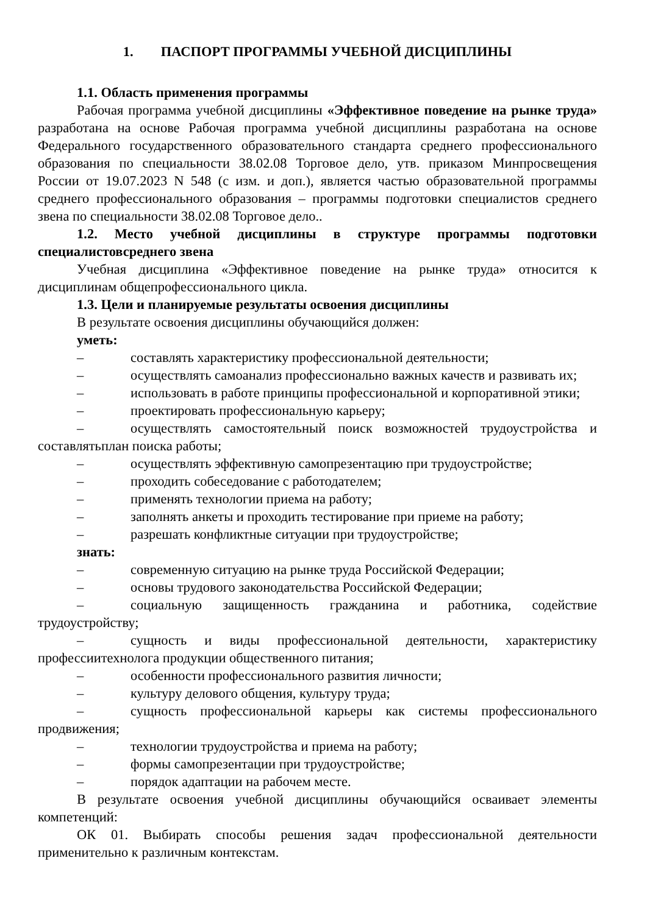1. ПАСПОРТ ПРОГРАММЫ УЧЕБНОЙ ДИСЦИПЛИНЫ
1.1. Область применения программы
Рабочая программа учебной дисциплины «Эффективное поведение на рынке труда» разработана на основе Рабочая программа учебной дисциплины разработана на основе Федерального государственного образовательного стандарта среднего профессионального образования по специальности 38.02.08 Торговое дело, утв. приказом Минпросвещения России от 19.07.2023 N 548 (с изм. и доп.), является частью образовательной программы среднего профессионального образования – программы подготовки специалистов среднего звена по специальности 38.02.08 Торговое дело..
1.2. Место учебной дисциплины в структуре программы подготовки специалистовсреднего звена
Учебная дисциплина «Эффективное поведение на рынке труда» относится к дисциплинам общепрофессионального цикла.
1.3. Цели и планируемые результаты освоения дисциплины
В результате освоения дисциплины обучающийся должен:
уметь:
– составлять характеристику профессиональной деятельности;
– осуществлять самоанализ профессионально важных качеств и развивать их;
– использовать в работе принципы профессиональной и корпоративной этики;
– проектировать профессиональную карьеру;
– осуществлять самостоятельный поиск возможностей трудоустройства и составлятьплан поиска работы;
– осуществлять эффективную самопрезентацию при трудоустройстве;
– проходить собеседование с работодателем;
– применять технологии приема на работу;
– заполнять анкеты и проходить тестирование при приеме на работу;
– разрешать конфликтные ситуации при трудоустройстве;
знать:
– современную ситуацию на рынке труда Российской Федерации;
– основы трудового законодательства Российской Федерации;
– социальную защищенность гражданина и работника, содействие трудоустройству;
– сущность и виды профессиональной деятельности, характеристику профессиитехнолога продукции общественного питания;
– особенности профессионального развития личности;
– культуру делового общения, культуру труда;
– сущность профессиональной карьеры как системы профессионального продвижения;
– технологии трудоустройства и приема на работу;
– формы самопрезентации при трудоустройстве;
– порядок адаптации на рабочем месте.
В результате освоения учебной дисциплины обучающийся осваивает элементы компетенций:
ОК 01. Выбирать способы решения задач профессиональной деятельности применительно к различным контекстам.